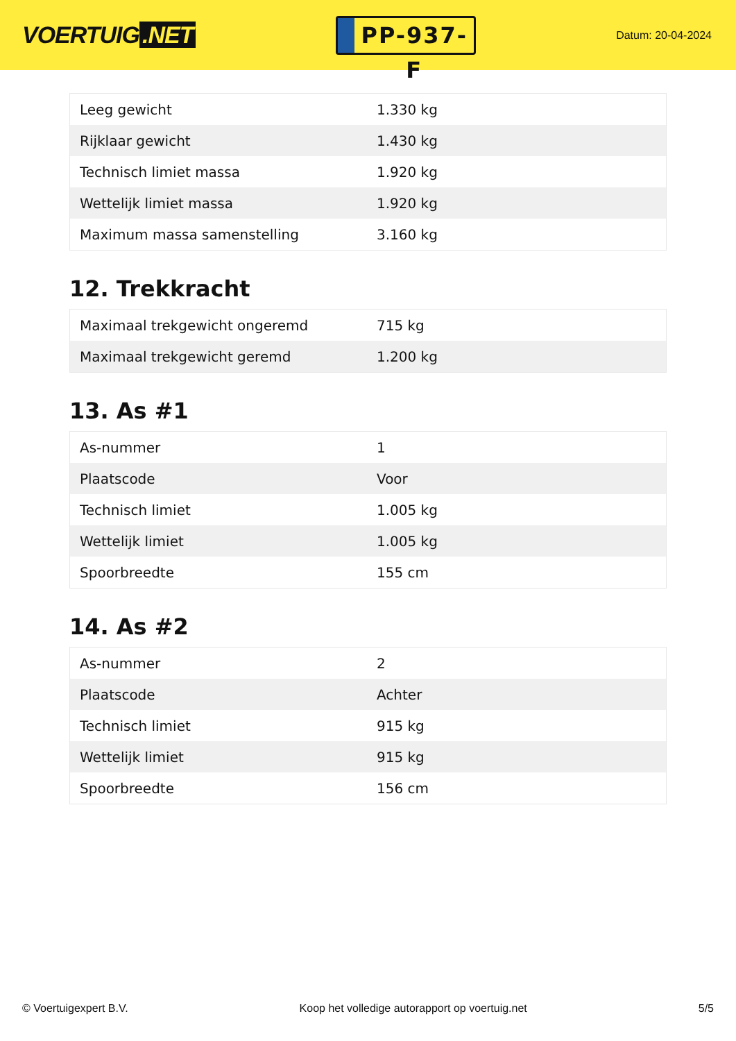VOERTUIG.NET
PP-937-F
Datum: 20-04-2024
| Leeg gewicht | 1.330 kg |
| Rijklaar gewicht | 1.430 kg |
| Technisch limiet massa | 1.920 kg |
| Wettelijk limiet massa | 1.920 kg |
| Maximum massa samenstelling | 3.160 kg |
12. Trekkracht
| Maximaal trekgewicht ongeremd | 715 kg |
| Maximaal trekgewicht geremd | 1.200 kg |
13. As #1
| As-nummer | 1 |
| Plaatscode | Voor |
| Technisch limiet | 1.005 kg |
| Wettelijk limiet | 1.005 kg |
| Spoorbreedte | 155 cm |
14. As #2
| As-nummer | 2 |
| Plaatscode | Achter |
| Technisch limiet | 915 kg |
| Wettelijk limiet | 915 kg |
| Spoorbreedte | 156 cm |
© Voertuigexpert B.V. Koop het volledige autorapport op voertuig.net 5/5